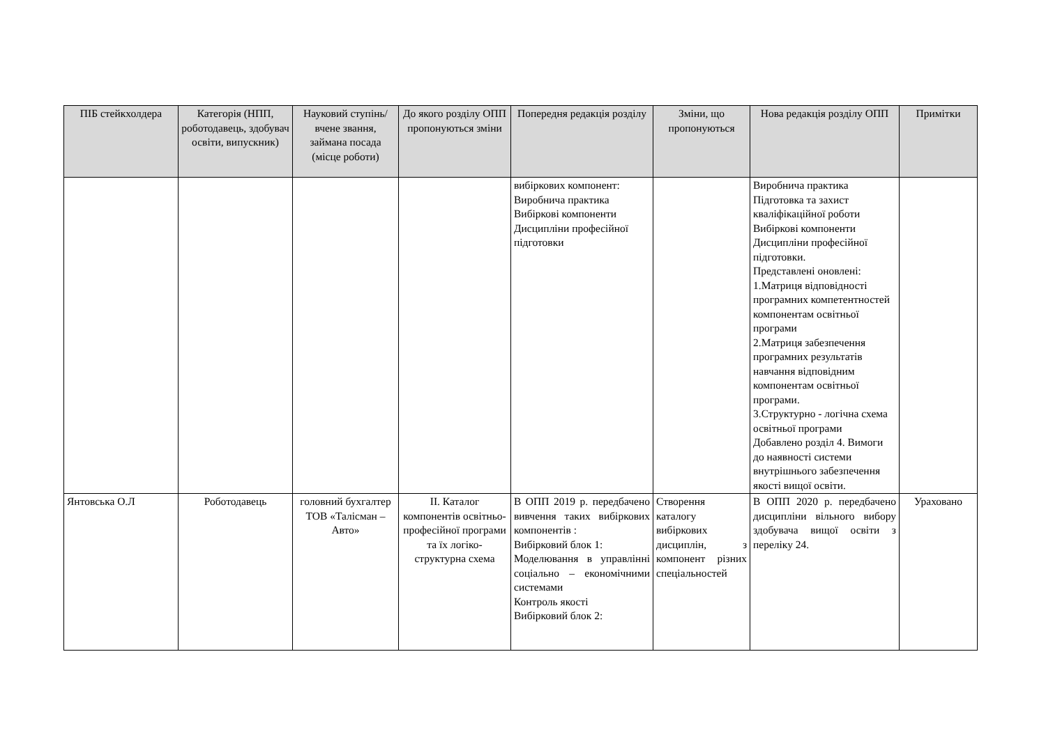| ПІБ стейкхолдера | Категорія (НПП, роботодавець, здобувач освіти, випускник) | Науковий ступінь/вчене звання, займана посада (місце роботи) | До якого розділу ОПП пропонуються зміни | Попередня редакція розділу | Зміни, що пропонуються | Нова редакція розділу ОПП | Примітки |
| --- | --- | --- | --- | --- | --- | --- | --- |
| | | | | вибіркових компонент: Виробнича практика Вибіркові компоненти Дисципліни професійної підготовки | | Виробнича практика Підготовка та захист кваліфікаційної роботи Вибіркові компоненти Дисципліни професійної підготовки. Представлені оновлені: 1.Матриця відповідності програмних компетентностей компонентам освітньої програми 2.Матриця забезпечення програмних результатів навчання відповідним компонентам освітньої програми. 3.Структурно - логічна схема освітньої програми Добавлено розділ 4. Вимоги до наявності системи внутрішнього забезпечення якості вищої освіти. | |
| Янтовська О.Л | Роботодавець | головний бухгалтер ТОВ «Талісман – Авто» | ІІ. Каталог компонентів освітньо-професійної програми та їх логіко-структурна схема | В ОПП 2019 р. передбачено вивчення таких вибіркових компонентів : Вибірковий блок 1: Моделювання в управлінні соціально – економічними системами Контроль якості Вибірковий блок 2: | Створення каталогу вибіркових дисциплін, з компонент різних спеціальностей | В ОПП 2020 р. передбачено дисципліни вільного вибору здобувача вищої освіти з переліку 24. | Ураховано |